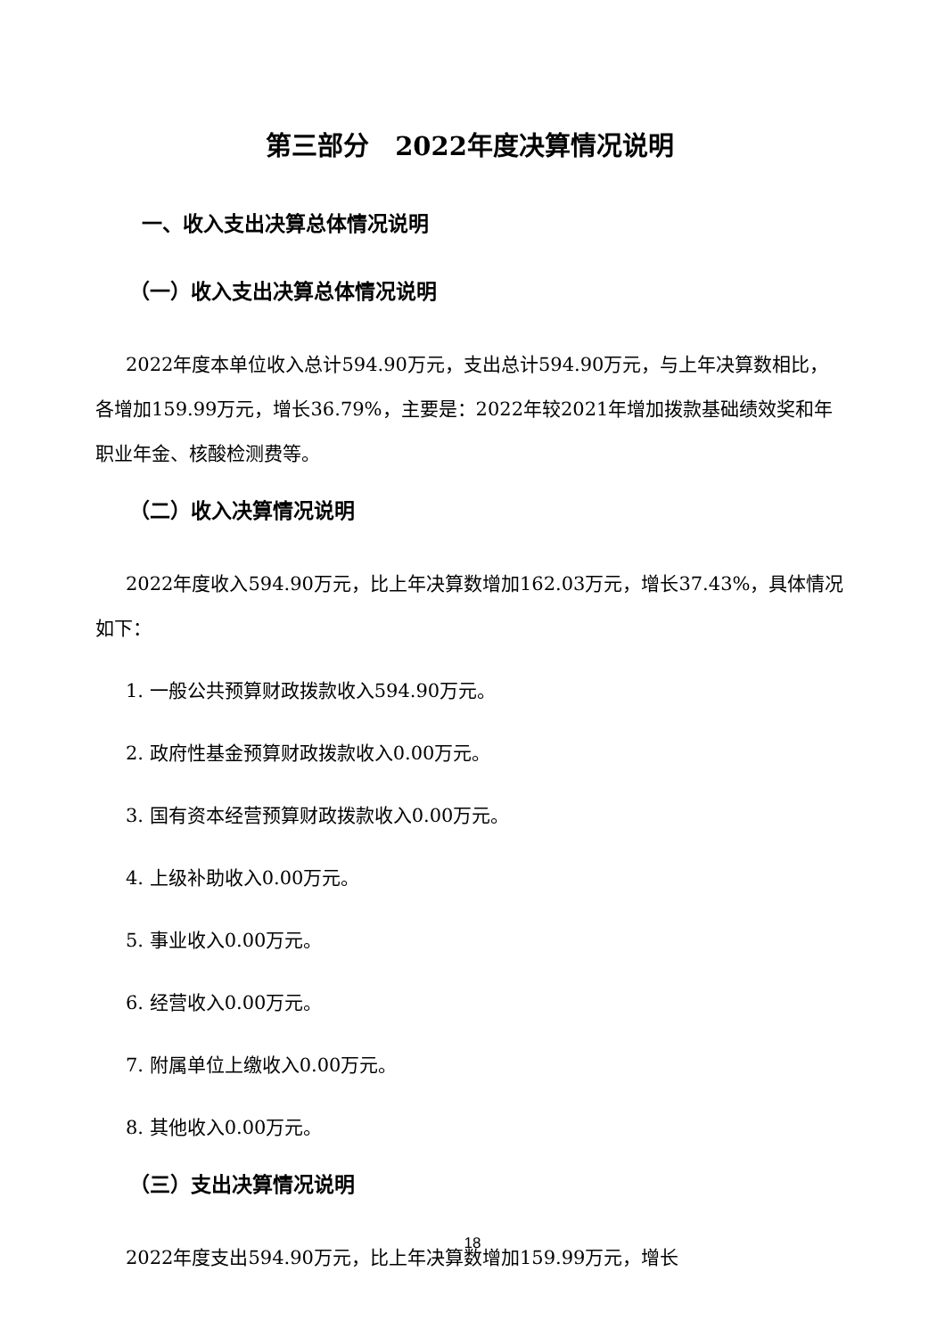第三部分　2022年度决算情况说明
一、收入支出决算总体情况说明
（一）收入支出决算总体情况说明
2022年度本单位收入总计594.90万元，支出总计594.90万元，与上年决算数相比，各增加159.99万元，增长36.79%，主要是：2022年较2021年增加拨款基础绩效奖和年职业年金、核酸检测费等。
（二）收入决算情况说明
2022年度收入594.90万元，比上年决算数增加162.03万元，增长37.43%，具体情况如下：
1. 一般公共预算财政拨款收入594.90万元。
2. 政府性基金预算财政拨款收入0.00万元。
3. 国有资本经营预算财政拨款收入0.00万元。
4. 上级补助收入0.00万元。
5. 事业收入0.00万元。
6. 经营收入0.00万元。
7. 附属单位上缴收入0.00万元。
8. 其他收入0.00万元。
（三）支出决算情况说明
2022年度支出594.90万元，比上年决算数增加159.99万元，增长
18